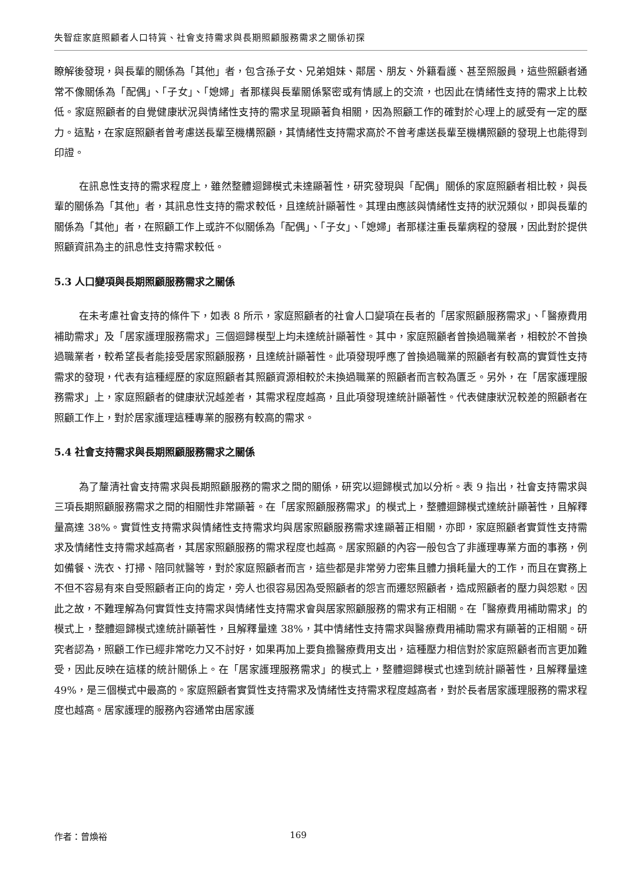失智症家庭照顧者人口特質、社會支持需求與長期照顧服務需求之關係初探
瞭解後發現，與長輩的關係為「其他」者，包含孫子女、兄弟姐妹、鄰居、朋友、外籍看護、甚至照服員，這些照顧者通常不像關係為「配偶」、「子女」、「媳婦」者那樣與長輩關係緊密或有情感上的交流，也因此在情緒性支持的需求上比較低。家庭照顧者的自覺健康狀況與情緒性支持的需求呈現顯著負相關，因為照顧工作的確對於心理上的感受有一定的壓力。這點，在家庭照顧者曾考慮送長輩至機構照顧，其情緒性支持需求高於不曾考慮送長輩至機構照顧的發現上也能得到印證。
在訊息性支持的需求程度上，雖然整體迴歸模式未達顯著性，研究發現與「配偶」關係的家庭照顧者相比較，與長輩的關係為「其他」者，其訊息性支持的需求較低，且達統計顯著性。其理由應該與情緒性支持的狀況類似，即與長輩的關係為「其他」者，在照顧工作上或許不似關係為「配偶」、「子女」、「媳婦」者那樣注重長輩病程的發展，因此對於提供照顧資訊為主的訊息性支持需求較低。
5.3 人口變項與長期照顧服務需求之關係
在未考慮社會支持的條件下，如表 8 所示，家庭照顧者的社會人口變項在長者的「居家照顧服務需求」、「醫療費用補助需求」及「居家護理服務需求」三個迴歸模型上均未達統計顯著性。其中，家庭照顧者曾換過職業者，相較於不曾換過職業者，較希望長者能接受居家照顧服務，且達統計顯著性。此項發現呼應了曾換過職業的照顧者有較高的實質性支持需求的發現，代表有這種經歷的家庭照顧者其照顧資源相較於未換過職業的照顧者而言較為匱乏。另外，在「居家護理服務需求」上，家庭照顧者的健康狀況越差者，其需求程度越高，且此項發現達統計顯著性。代表健康狀況較差的照顧者在照顧工作上，對於居家護理這種專業的服務有較高的需求。
5.4 社會支持需求與長期照顧服務需求之關係
為了釐清社會支持需求與長期照顧服務的需求之間的關係，研究以迴歸模式加以分析。表 9 指出，社會支持需求與三項長期照顧服務需求之間的相關性非常顯著。在「居家照顧服務需求」的模式上，整體迴歸模式達統計顯著性，且解釋量高達 38%。實質性支持需求與情緒性支持需求均與居家照顧服務需求達顯著正相關，亦即，家庭照顧者實質性支持需求及情緒性支持需求越高者，其居家照顧服務的需求程度也越高。居家照顧的內容一般包含了非護理專業方面的事務，例如備餐、洗衣、打掃、陪同就醫等，對於家庭照顧者而言，這些都是非常勞力密集且體力損耗量大的工作，而且在實務上不但不容易有來自受照顧者正向的肯定，旁人也很容易因為受照顧者的怨言而遷怒照顧者，造成照顧者的壓力與怨懟。因此之故，不難理解為何實質性支持需求與情緒性支持需求會與居家照顧服務的需求有正相關。在「醫療費用補助需求」的模式上，整體迴歸模式達統計顯著性，且解釋量達 38%，其中情緒性支持需求與醫療費用補助需求有顯著的正相關。研究者認為，照顧工作已經非常吃力又不討好，如果再加上要負擔醫療費用支出，這種壓力相信對於家庭照顧者而言更加難受，因此反映在這樣的統計關係上。在「居家護理服務需求」的模式上，整體迴歸模式也達到統計顯著性，且解釋量達 49%，是三個模式中最高的。家庭照顧者實質性支持需求及情緒性支持需求程度越高者，對於長者居家護理服務的需求程度也越高。居家護理的服務內容通常由居家護
作者：曾煥裕 169